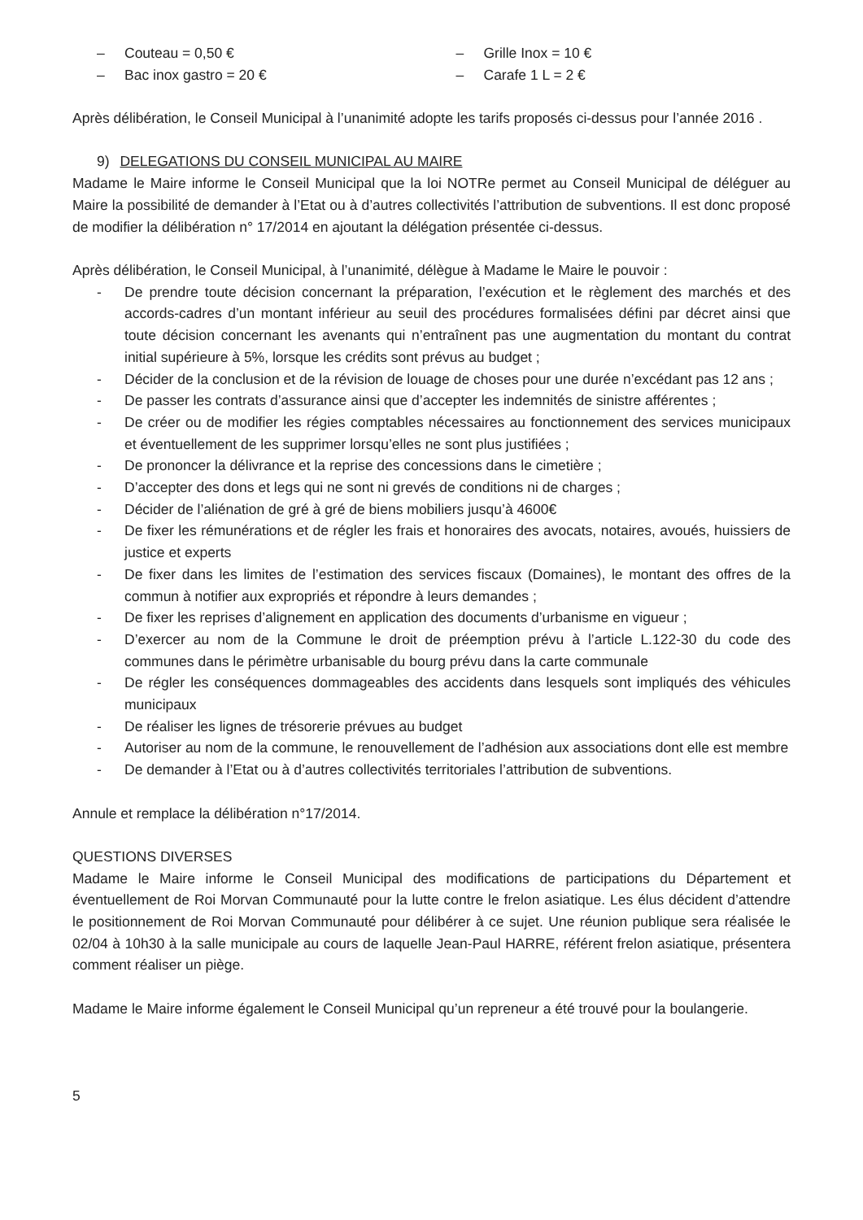– Couteau = 0,50 €
– Bac inox gastro = 20 €
– Grille Inox = 10 €
– Carafe 1 L = 2 €
Après délibération, le Conseil Municipal à l’unanimité adopte les tarifs proposés ci-dessus pour l’année 2016 .
9) DELEGATIONS DU CONSEIL MUNICIPAL AU MAIRE
Madame le Maire informe le Conseil Municipal que la loi NOTRe permet au Conseil Municipal de déléguer au Maire la possibilité de demander à l’Etat ou à d’autres collectivités l’attribution de subventions. Il est donc proposé de modifier la délibération n° 17/2014 en ajoutant la délégation présentée ci-dessus.
Après délibération, le Conseil Municipal, à l’unanimité, délègue à Madame le Maire le pouvoir :
- De prendre toute décision concernant la préparation, l’exécution et le règlement des marchés et des accords-cadres d’un montant inférieur au seuil des procédures formalisées défini par décret ainsi que toute décision concernant les avenants qui n’entraînent pas une augmentation du montant du contrat initial supérieure à 5%, lorsque les crédits sont prévus au budget ;
- Décider de la conclusion et de la révision de louage de choses pour une durée n’excédant pas 12 ans ;
- De passer les contrats d’assurance ainsi que d’accepter les indemnités de sinistre afférentes ;
- De créer ou de modifier les régies comptables nécessaires au fonctionnement des services municipaux et éventuellement de les supprimer lorsqu’elles ne sont plus justifiées ;
- De prononcer la délivrance et la reprise des concessions dans le cimetière ;
- D’accepter des dons et legs qui ne sont ni grevés de conditions ni de charges ;
- Décider de l’aliénation de gré à gré de biens mobiliers jusqu’à 4600€
- De fixer les rémunérations et de régler les frais et honoraires des avocats, notaires, avoués, huissiers de justice et experts
- De fixer dans les limites de l’estimation des services fiscaux (Domaines), le montant des offres de la commun à notifier aux expropriés et répondre à leurs demandes ;
- De fixer les reprises d’alignement en application des documents d’urbanisme en vigueur ;
- D’exercer au nom de la Commune le droit de préemption prévu à l’article L.122-30 du code des communes dans le périmètre urbanisable du bourg prévu dans la carte communale
- De régler les conséquences dommageables des accidents dans lesquels sont impliqués des véhicules municipaux
- De réaliser les lignes de trésorerie prévues au budget
- Autoriser au nom de la commune, le renouvellement de l’adhésion aux associations dont elle est membre
- De demander à l’Etat ou à d’autres collectivités territoriales l’attribution de subventions.
Annule et remplace la délibération n°17/2014.
QUESTIONS DIVERSES
Madame le Maire informe le Conseil Municipal des modifications de participations du Département et éventuellement de Roi Morvan Communauté pour la lutte contre le frelon asiatique. Les élus décident d’attendre le positionnement de Roi Morvan Communauté pour délibérer à ce sujet. Une réunion publique sera réalisée le 02/04 à 10h30 à la salle municipale au cours de laquelle Jean-Paul HARRE, référent frelon asiatique, présentera comment réaliser un piège.
Madame le Maire informe également le Conseil Municipal qu’un repreneur a été trouvé pour la boulangerie.
5